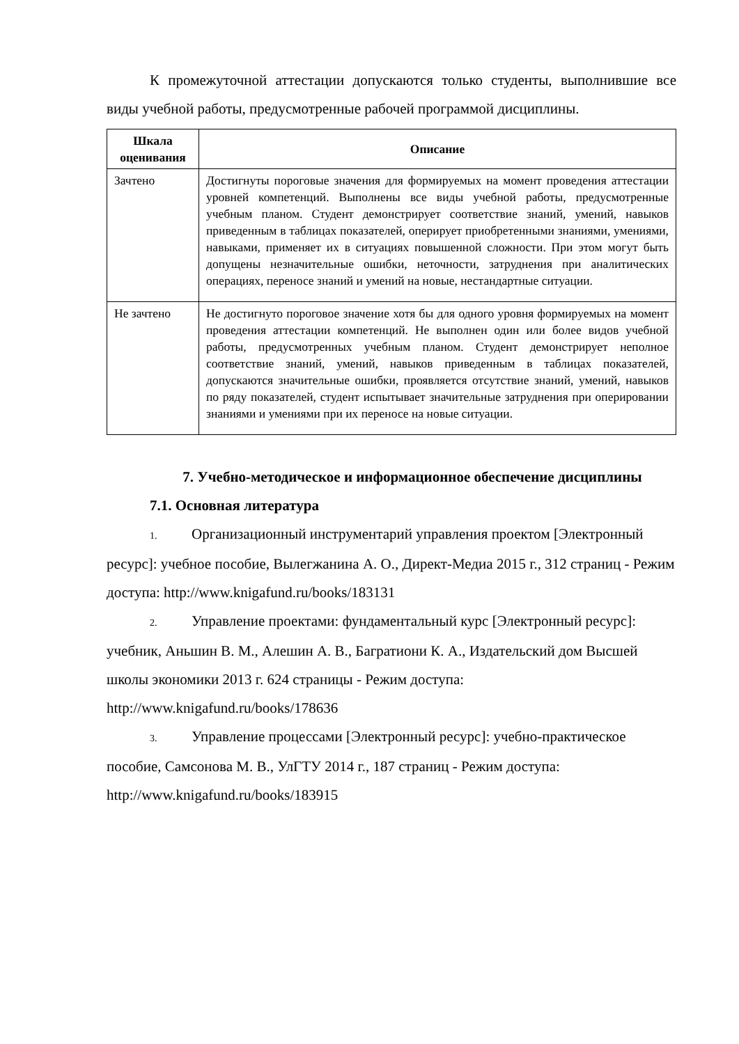К промежуточной аттестации допускаются только студенты, выполнившие все виды учебной работы, предусмотренные рабочей программой дисциплины.
| Шкала оценивания | Описание |
| --- | --- |
| Зачтено | Достигнуты пороговые значения для формируемых на момент проведения аттестации уровней компетенций. Выполнены все виды учебной работы, предусмотренные учебным планом. Студент демонстрирует соответствие знаний, умений, навыков приведенным в таблицах показателей, оперирует приобретенными знаниями, умениями, навыками, применяет их в ситуациях повышенной сложности. При этом могут быть допущены незначительные ошибки, неточности, затруднения при аналитических операциях, переносе знаний и умений на новые, нестандартные ситуации. |
| Не зачтено | Не достигнуто пороговое значение хотя бы для одного уровня формируемых на момент проведения аттестации компетенций. Не выполнен один или более видов учебной работы, предусмотренных учебным планом. Студент демонстрирует неполное соответствие знаний, умений, навыков приведенным в таблицах показателей, допускаются значительные ошибки, проявляется отсутствие знаний, умений, навыков по ряду показателей, студент испытывает значительные затруднения при оперировании знаниями и умениями при их переносе на новые ситуации. |
7. Учебно-методическое и информационное обеспечение дисциплины
7.1. Основная литература
1. Организационный инструментарий управления проектом [Электронный ресурс]: учебное пособие, Вылегжанина А. О., Директ-Медиа 2015 г., 312 страниц - Режим доступа: http://www.knigafund.ru/books/183131
2. Управление проектами: фундаментальный курс [Электронный ресурс]: учебник, Аньшин В. М., Алешин А. В., Багратиони К. А., Издательский дом Высшей школы экономики 2013 г. 624 страницы - Режим доступа: http://www.knigafund.ru/books/178636
3. Управление процессами [Электронный ресурс]: учебно-практическое пособие, Самсонова М. В., УлГТУ 2014 г., 187 страниц - Режим доступа: http://www.knigafund.ru/books/183915